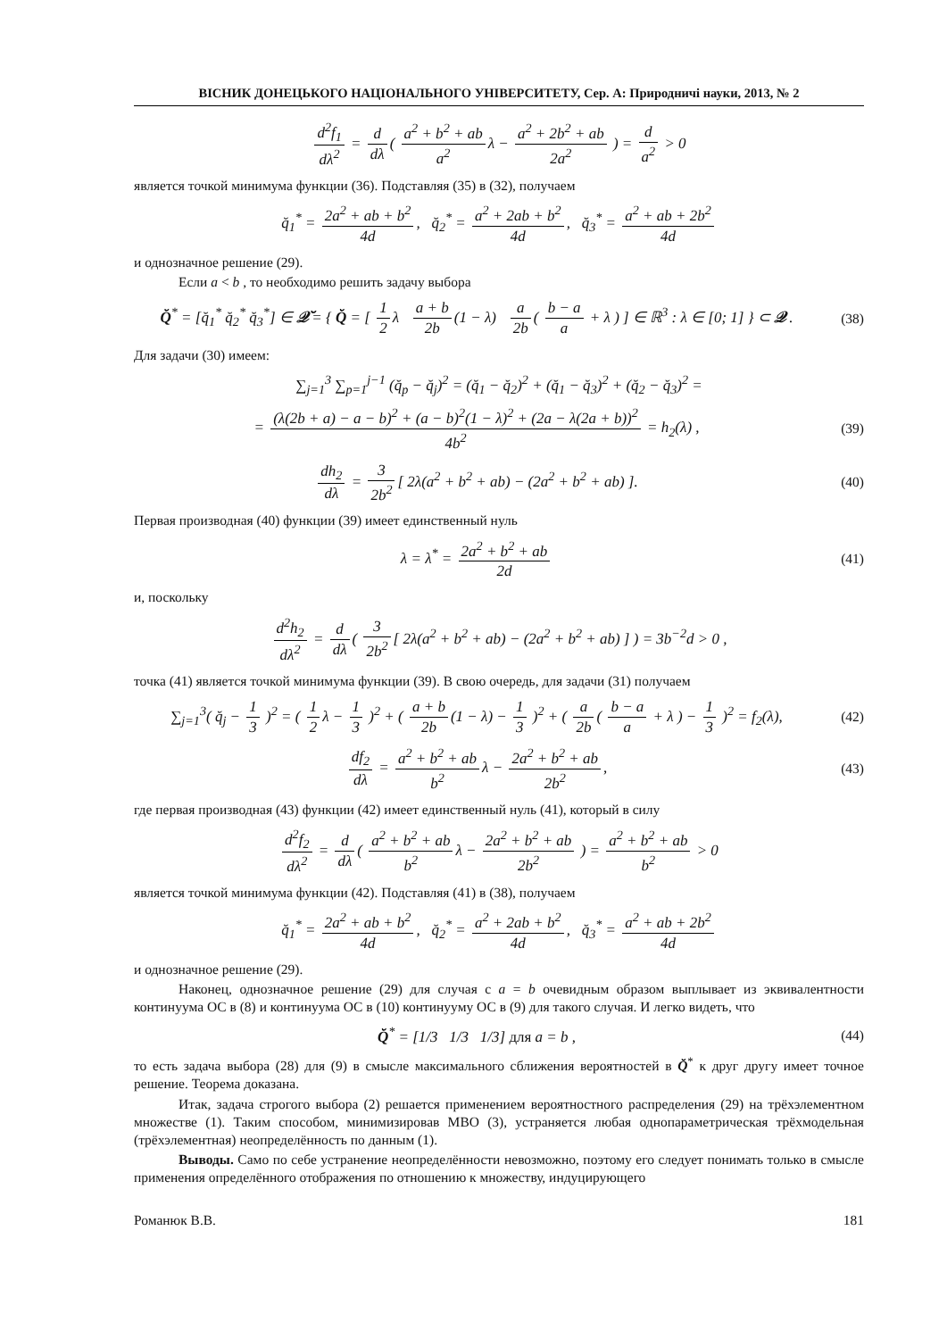ВІСНИК ДОНЕЦЬКОГО НАЦІОНАЛЬНОГО УНІВЕРСИТЕТУ, Сер. А: Природничі науки, 2013, № 2
d<sup>2</sup>f<sub>1</sub> dλ<sup>2</sup> = d dλ ( a<sup>2</sup> + b<sup>2</sup> + ab a<sup>2</sup> λ − a<sup>2</sup> + 2b<sup>2</sup> + ab 2a<sup>2</sup> ) = d a<sup>2</sup> > 0
является точкой минимума функции (36). Подставляя (35) в (32), получаем
q̆<sub>1</sub><sup>*</sup> = 2a<sup>2</sup> + ab + b<sup>2</sup> 4d, q̆<sub>2</sub><sup>*</sup> = a<sup>2</sup> + 2ab + b<sup>2</sup> 4d, q̆<sub>3</sub><sup>*</sup> = a<sup>2</sup> + ab + 2b<sup>2</sup> 4d
и однозначное решение (29).
Если a < b , то необходимо решить задачу выбора
Q̆<sup>*</sup> = [q̆<sub>1</sub><sup>*</sup> q̆<sub>2</sub><sup>*</sup> q̆<sub>3</sub><sup>*</sup>] ∈ 𝒬̆ = { Q̆ = [ 1 2 λ a + b 2b (1 − λ) a 2b ( b − a a + λ ) ] ∈ ℝ<sup>3</sup> : λ ∈ [0; 1] } ⊂ 𝒬 .
(38)
Для задачи (30) имеем:
∑<sub>j=1</sub><sup>3</sup> ∑<sub>p=1</sub><sup>j−1</sup> (q̆<sub>p</sub> − q̆<sub>j</sub>)<sup>2</sup> = (q̆<sub>1</sub> − q̆<sub>2</sub>)<sup>2</sup> + (q̆<sub>1</sub> − q̆<sub>3</sub>)<sup>2</sup> + (q̆<sub>2</sub> − q̆<sub>3</sub>)<sup>2</sup> =
= (λ(2b + a) − a − b)<sup>2</sup> + (a − b)<sup>2</sup>(1 − λ)<sup>2</sup> + (2a − λ(2a + b))<sup>2</sup> 4b<sup>2</sup> = h<sub>2</sub>(λ) ,
(39)
dh<sub>2</sub> dλ = 3 2b<sup>2</sup> [ 2λ(a<sup>2</sup> + b<sup>2</sup> + ab) − (2a<sup>2</sup> + b<sup>2</sup> + ab) ].
(40)
Первая производная (40) функции (39) имеет единственный нуль
λ = λ<sup>*</sup> = 2a<sup>2</sup> + b<sup>2</sup> + ab 2d (41)
и, поскольку
d<sup>2</sup>h<sub>2</sub> dλ<sup>2</sup> = d dλ ( 3 2b<sup>2</sup> [ 2λ(a<sup>2</sup> + b<sup>2</sup> + ab) − (2a<sup>2</sup> + b<sup>2</sup> + ab) ] ) = 3b<sup>−2</sup>d > 0 ,
точка (41) является точкой минимума функции (39). В свою очередь, для задачи (31) получаем
∑<sub>j=1</sub><sup>3</sup>( q̆<sub>j</sub> − 1 3 )<sup>2</sup> = ( 1 2 λ − 1 3 )<sup>2</sup> + ( a + b 2b (1 − λ) − 1 3 )<sup>2</sup> + ( a 2b ( b − a a + λ ) − 1 3 )<sup>2</sup> = f<sub>2</sub>(λ),
(42)
df<sub>2</sub> dλ = a<sup>2</sup> + b<sup>2</sup> + ab b<sup>2</sup> λ − 2a<sup>2</sup> + b<sup>2</sup> + ab 2b<sup>2</sup>,
(43)
где первая производная (43) функции (42) имеет единственный нуль (41), который в силу
d<sup>2</sup>f<sub>2</sub> dλ<sup>2</sup> = d dλ ( a<sup>2</sup> + b<sup>2</sup> + ab b<sup>2</sup> λ − 2a<sup>2</sup> + b<sup>2</sup> + ab 2b<sup>2</sup> ) = a<sup>2</sup> + b<sup>2</sup> + ab b<sup>2</sup> > 0
является точкой минимума функции (42). Подставляя (41) в (38), получаем
q̆<sub>1</sub><sup>*</sup> = 2a<sup>2</sup> + ab + b<sup>2</sup> 4d, q̆<sub>2</sub><sup>*</sup> = a<sup>2</sup> + 2ab + b<sup>2</sup> 4d, q̆<sub>3</sub><sup>*</sup> = a<sup>2</sup> + ab + 2b<sup>2</sup> 4d
и однозначное решение (29).
Наконец, однозначное решение (29) для случая с a = b очевидным образом выплывает из эквивалентности континуума ОС в (8) и континуума ОС в (10) континууму ОС в (9) для такого случая. И легко видеть, что
Q̆<sup>*</sup> = [1/3 1/3 1/3] для a = b ,
(44)
то есть задача выбора (28) для (9) в смысле максимального сближения вероятностей в Q̆<sup>*</sup> к друг другу имеет точное решение. Теорема доказана.
Итак, задача строгого выбора (2) решается применением вероятностного распределения (29) на трёхэлементном множестве (1). Таким способом, минимизировав МВО (3), устраняется любая однопараметрическая трёхмодельная (трёхэлементная) неопределённость по данным (1).
Выводы. Само по себе устранение неопределённости невозможно, поэтому его следует понимать только в смысле применения определённого отображения по отношению к множеству, индуцирующего
Романюк В.В. 181